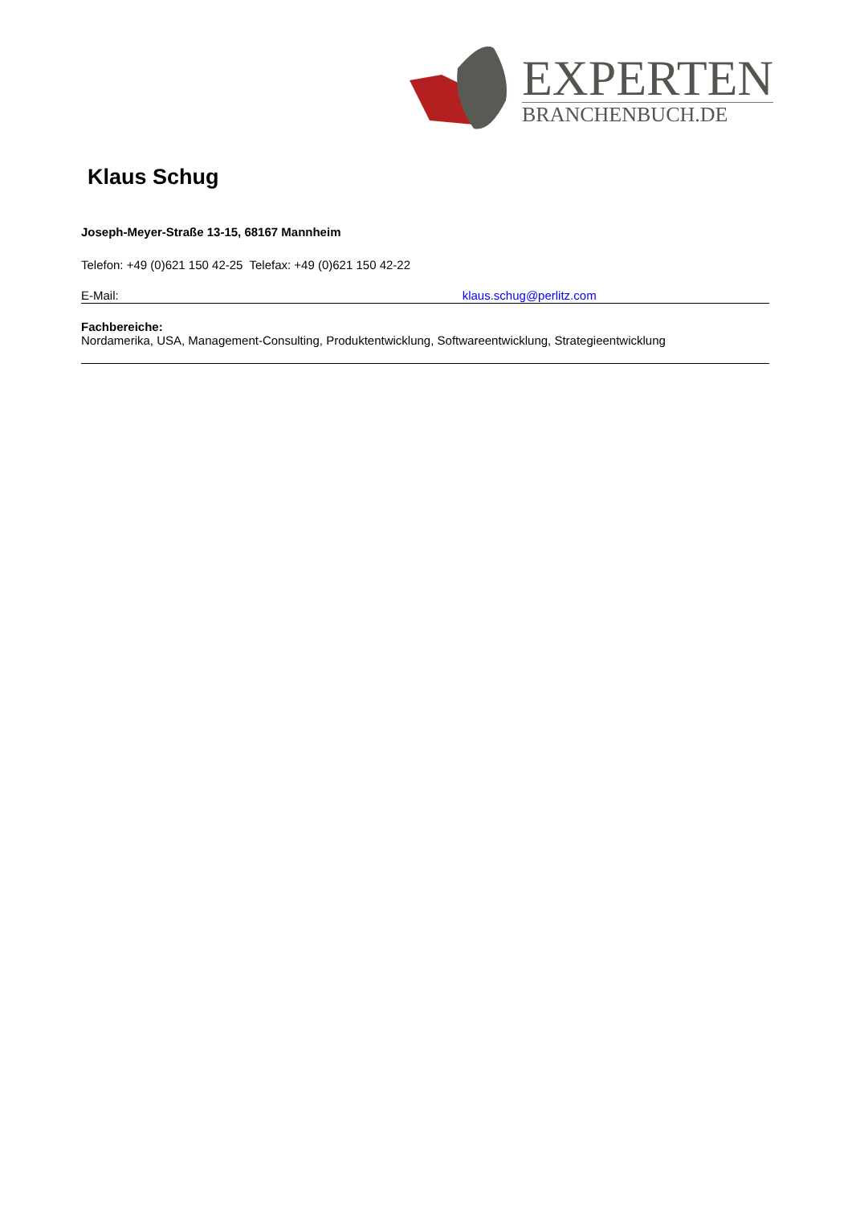EXPERTEN
BRANCHENBUCH.DE
Klaus Schug
Joseph-Meyer-Straße 13-15, 68167 Mannheim
Telefon: +49 (0)621 150 42-25 Telefax: +49 (0)621 150 42-22
E-Mail: klaus.schug@perlitz.com
Fachbereiche:
Nordamerika, USA, Management-Consulting, Produktentwicklung, Softwareentwicklung, Strategieentwicklung